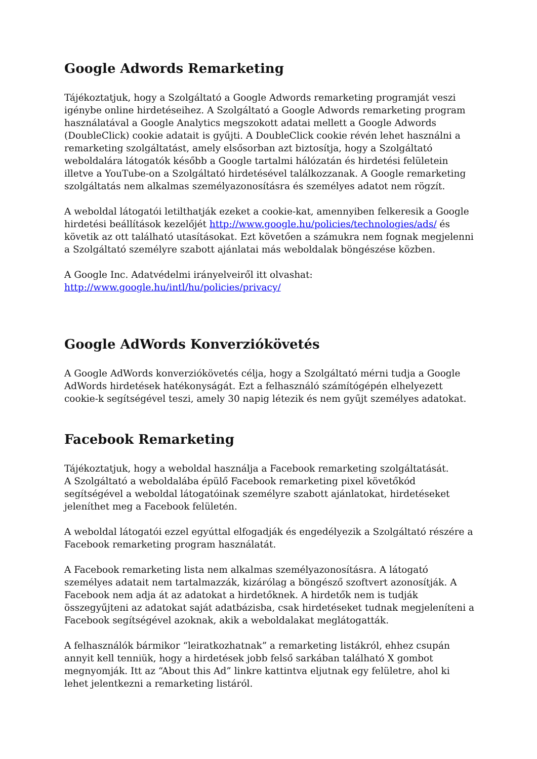Google Adwords Remarketing
Tájékoztatjuk, hogy a Szolgáltató a Google Adwords remarketing programját veszi igénybe online hirdetéseihez. A Szolgáltató a Google Adwords remarketing program használatával a Google Analytics megszokott adatai mellett a Google Adwords (DoubleClick) cookie adatait is gyűjti. A DoubleClick cookie révén lehet használni a remarketing szolgáltatást, amely elsősorban azt biztosítja, hogy a Szolgáltató weboldalára látogatók később a Google tartalmi hálózatán és hirdetési felületein illetve a YouTube-on a Szolgáltató hirdetésével találkozzanak. A Google remarketing szolgáltatás nem alkalmas személyazonosításra és személyes adatot nem rögzít.
A weboldal látogatói letilthatják ezeket a cookie-kat, amennyiben felkeresik a Google hirdetési beállítások kezelőjét http://www.google.hu/policies/technologies/ads/ és követik az ott található utasításokat. Ezt követően a számukra nem fognak megjelenni a Szolgáltató személyre szabott ajánlatai más weboldalak böngészése közben.
A Google Inc. Adatvédelmi irányelveiről itt olvashat:
http://www.google.hu/intl/hu/policies/privacy/
Google AdWords Konverziókövetés
A Google AdWords konverziókövetés célja, hogy a Szolgáltató mérni tudja a Google AdWords hirdetések hatékonyságát. Ezt a felhasználó számítógépén elhelyezett cookie-k segítségével teszi, amely 30 napig létezik és nem gyűjt személyes adatokat.
Facebook Remarketing
Tájékoztatjuk, hogy a weboldal használja a Facebook remarketing szolgáltatását.
A Szolgáltató a weboldalába épülő Facebook remarketing pixel követőkód segítségével a weboldal látogatóinak személyre szabott ajánlatokat, hirdetéseket jeleníthet meg a Facebook felületén.
A weboldal látogatói ezzel egyúttal elfogadják és engedélyezik a Szolgáltató részére a Facebook remarketing program használatát.
A Facebook remarketing lista nem alkalmas személyazonosításra. A látogató személyes adatait nem tartalmazzák, kizárólag a böngésző szoftvert azonosítják. A Facebook nem adja át az adatokat a hirdetőknek. A hirdetők nem is tudják összegyűjteni az adatokat saját adatbázisba, csak hirdetéseket tudnak megjeleníteni a Facebook segítségével azoknak, akik a weboldalakat meglátogatták.
A felhasználók bármikor “leiratkozhatnak” a remarketing listákról, ehhez csupán annyit kell tenniük, hogy a hirdetések jobb felső sarkában található X gombot megnyomják. Itt az “About this Ad” linkre kattintva eljutnak egy felületre, ahol ki lehet jelentkezni a remarketing listáról.